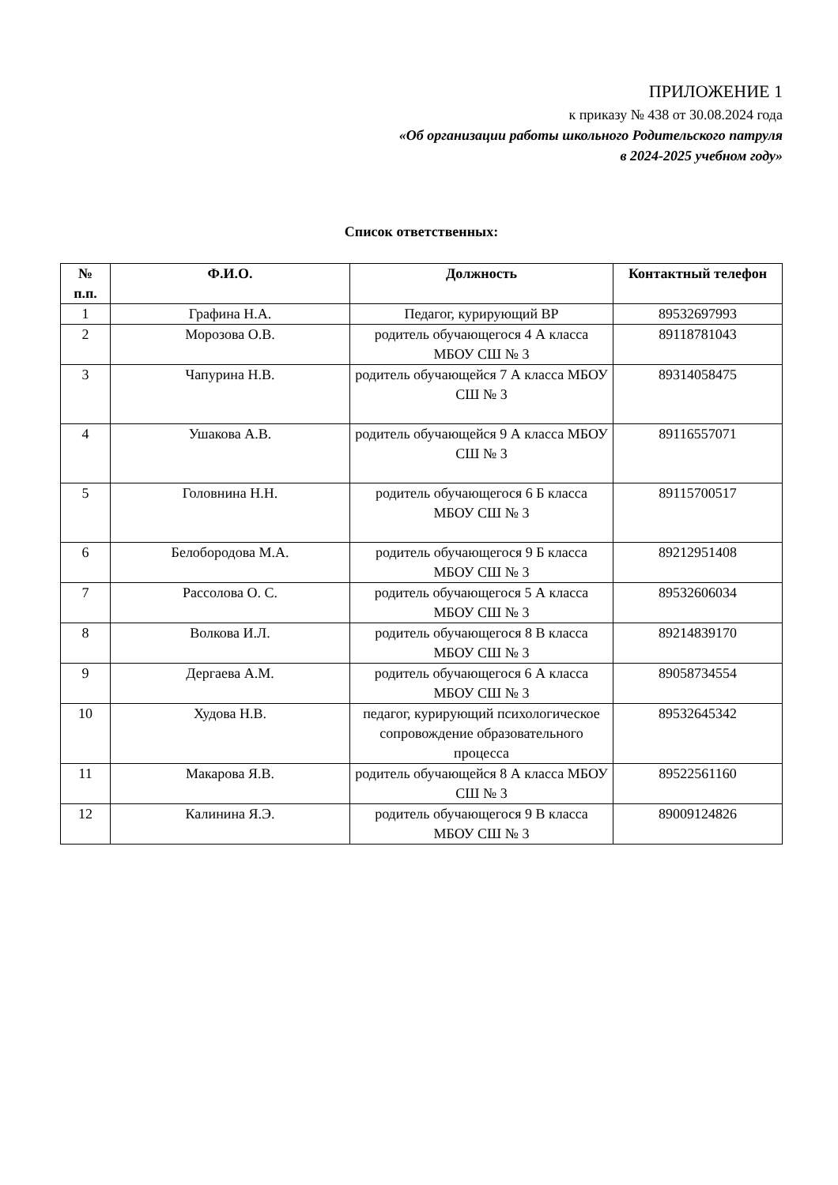ПРИЛОЖЕНИЕ 1
к приказу № 438 от 30.08.2024 года
«Об организации работы школьного Родительского патруля
в 2024-2025 учебном году»
Список ответственных:
| № п.п. | Ф.И.О. | Должность | Контактный телефон |
| --- | --- | --- | --- |
| 1 | Графина Н.А. | Педагог, курирующий ВР | 89532697993 |
| 2 | Морозова О.В. | родитель обучающегося 4 А класса МБОУ СШ № 3 | 89118781043 |
| 3 | Чапурина Н.В. | родитель обучающейся 7 А класса МБОУ СШ № 3 | 89314058475 |
| 4 | Ушакова А.В. | родитель обучающейся 9 А класса МБОУ СШ № 3 | 89116557071 |
| 5 | Головнина Н.Н. | родитель обучающегося 6 Б класса МБОУ СШ № 3 | 89115700517 |
| 6 | Белобородова М.А. | родитель обучающегося 9 Б класса МБОУ СШ № 3 | 89212951408 |
| 7 | Рассолова О. С. | родитель обучающегося 5 А класса МБОУ СШ № 3 | 89532606034 |
| 8 | Волкова И.Л. | родитель обучающегося 8 В класса МБОУ СШ № 3 | 89214839170 |
| 9 | Дергаева А.М. | родитель обучающегося 6 А класса МБОУ СШ № 3 | 89058734554 |
| 10 | Худова Н.В. | педагог, курирующий психологическое сопровождение образовательного процесса | 89532645342 |
| 11 | Макарова Я.В. | родитель обучающейся 8 А класса МБОУ СШ № 3 | 89522561160 |
| 12 | Калинина Я.Э. | родитель обучающегося 9 В класса МБОУ СШ № 3 | 89009124826 |